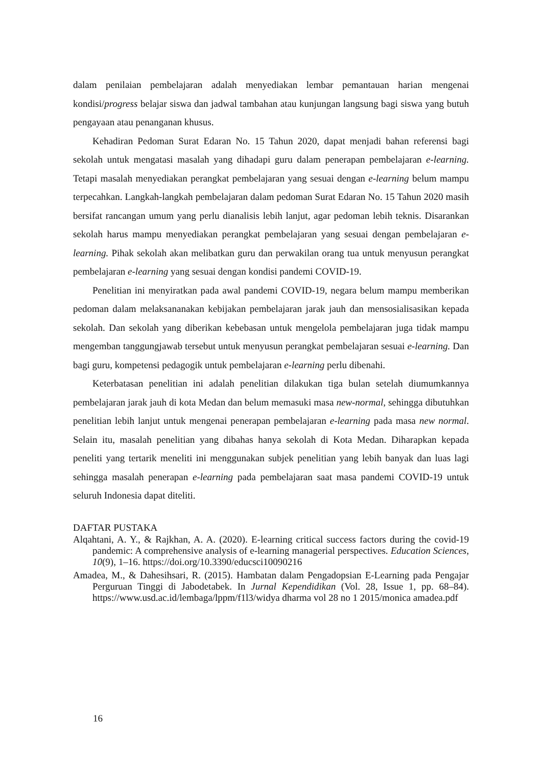dalam penilaian pembelajaran adalah menyediakan lembar pemantauan harian mengenai kondisi/progress belajar siswa dan jadwal tambahan atau kunjungan langsung bagi siswa yang butuh pengayaan atau penanganan khusus.
Kehadiran Pedoman Surat Edaran No. 15 Tahun 2020, dapat menjadi bahan referensi bagi sekolah untuk mengatasi masalah yang dihadapi guru dalam penerapan pembelajaran e-learning. Tetapi masalah menyediakan perangkat pembelajaran yang sesuai dengan e-learning belum mampu terpecahkan. Langkah-langkah pembelajaran dalam pedoman Surat Edaran No. 15 Tahun 2020 masih bersifat rancangan umum yang perlu dianalisis lebih lanjut, agar pedoman lebih teknis. Disarankan sekolah harus mampu menyediakan perangkat pembelajaran yang sesuai dengan pembelajaran e-learning. Pihak sekolah akan melibatkan guru dan perwakilan orang tua untuk menyusun perangkat pembelajaran e-learning yang sesuai dengan kondisi pandemi COVID-19.
Penelitian ini menyiratkan pada awal pandemi COVID-19, negara belum mampu memberikan pedoman dalam melaksananakan kebijakan pembelajaran jarak jauh dan mensosialisasikan kepada sekolah. Dan sekolah yang diberikan kebebasan untuk mengelola pembelajaran juga tidak mampu mengemban tanggungjawab tersebut untuk menyusun perangkat pembelajaran sesuai e-learning. Dan bagi guru, kompetensi pedagogik untuk pembelajaran e-learning perlu dibenahi.
Keterbatasan penelitian ini adalah penelitian dilakukan tiga bulan setelah diumumkannya pembelajaran jarak jauh di kota Medan dan belum memasuki masa new-normal, sehingga dibutuhkan penelitian lebih lanjut untuk mengenai penerapan pembelajaran e-learning pada masa new normal. Selain itu, masalah penelitian yang dibahas hanya sekolah di Kota Medan. Diharapkan kepada peneliti yang tertarik meneliti ini menggunakan subjek penelitian yang lebih banyak dan luas lagi sehingga masalah penerapan e-learning pada pembelajaran saat masa pandemi COVID-19 untuk seluruh Indonesia dapat diteliti.
DAFTAR PUSTAKA
Alqahtani, A. Y., & Rajkhan, A. A. (2020). E-learning critical success factors during the covid-19 pandemic: A comprehensive analysis of e-learning managerial perspectives. Education Sciences, 10(9), 1–16. https://doi.org/10.3390/educsci10090216
Amadea, M., & Dahesihsari, R. (2015). Hambatan dalam Pengadopsian E-Learning pada Pengajar Perguruan Tinggi di Jabodetabek. In Jurnal Kependidikan (Vol. 28, Issue 1, pp. 68–84). https://www.usd.ac.id/lembaga/lppm/f1l3/widya dharma vol 28 no 1 2015/monica amadea.pdf
16